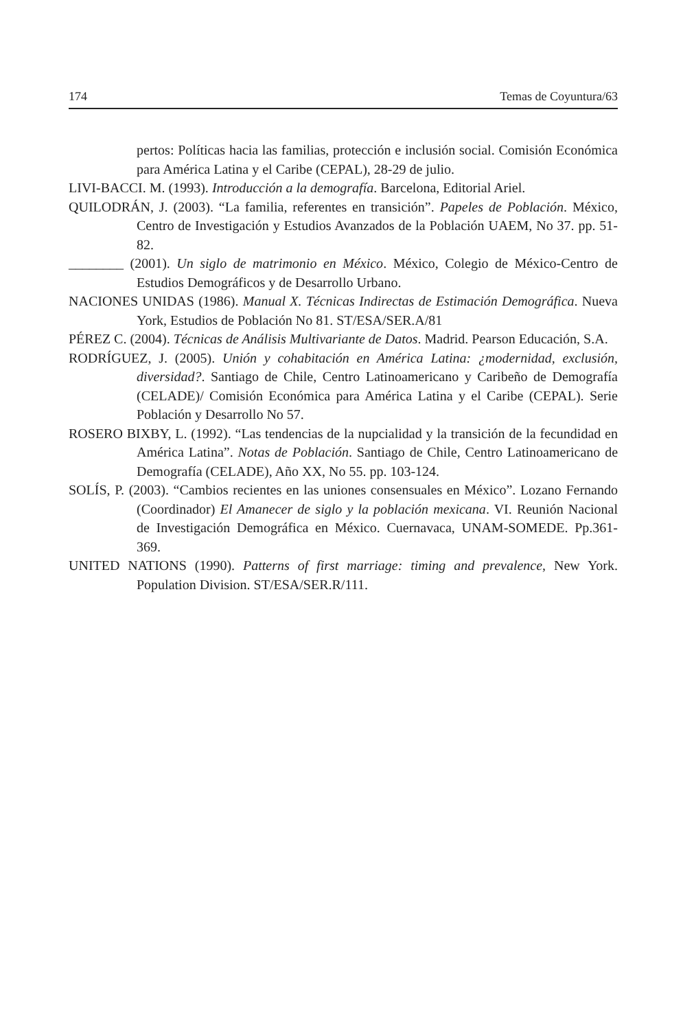174 Temas de Coyuntura/63
pertos: Políticas hacia las familias, protección e inclusión social. Comisión Económica para América Latina y el Caribe (CEPAL), 28-29 de julio.
LIVI-BACCI. M. (1993). Introducción a la demografía. Barcelona, Editorial Ariel.
QUILODRÁN, J. (2003). “La familia, referentes en transición”. Papeles de Población. México, Centro de Investigación y Estudios Avanzados de la Población UAEM, No 37. pp. 51-82.
________ (2001). Un siglo de matrimonio en México. México, Colegio de México-Centro de Estudios Demográficos y de Desarrollo Urbano.
NACIONES UNIDAS (1986). Manual X. Técnicas Indirectas de Estimación Demográfica. Nueva York, Estudios de Población No 81. ST/ESA/SER.A/81
PÉREZ C. (2004). Técnicas de Análisis Multivariante de Datos. Madrid. Pearson Educación, S.A.
RODRÍGUEZ, J. (2005). Unión y cohabitación en América Latina: ¿modernidad, exclusión, diversidad?. Santiago de Chile, Centro Latinoamericano y Caribeño de Demografía (CELADE)/ Comisión Económica para América Latina y el Caribe (CEPAL). Serie Población y Desarrollo No 57.
ROSERO BIXBY, L. (1992). “Las tendencias de la nupcialidad y la transición de la fecundidad en América Latina”. Notas de Población. Santiago de Chile, Centro Latinoamericano de Demografía (CELADE), Año XX, No 55. pp. 103-124.
SOLÍS, P. (2003). “Cambios recientes en las uniones consensuales en México”. Lozano Fernando (Coordinador) El Amanecer de siglo y la población mexicana. VI. Reunión Nacional de Investigación Demográfica en México. Cuernavaca, UNAM-SOMEDE. Pp.361-369.
UNITED NATIONS (1990). Patterns of first marriage: timing and prevalence, New York. Population Division. ST/ESA/SER.R/111.